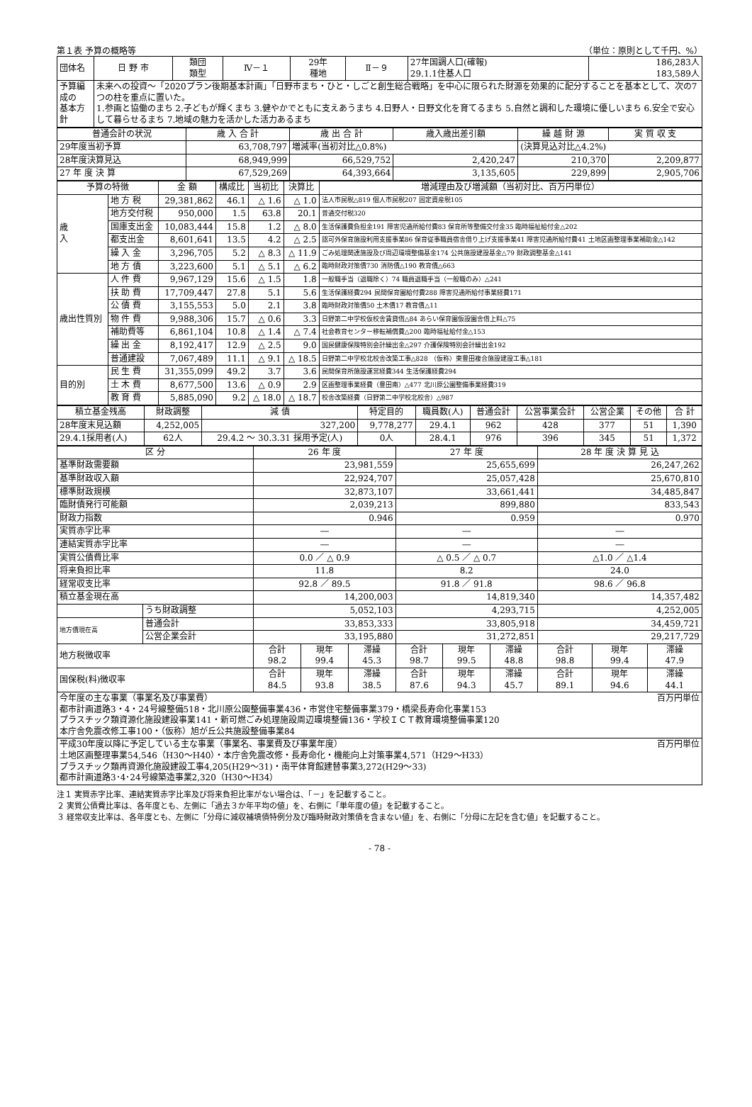第１表 予算の概略等 （単位：原則として千円、%）
| 団体名 | 日 野 市 | 類団 類型 | Ⅳ－１ | 29年 種地 | Ⅱ－９ | 27年国調人口(確報) 29.1.1住基人口 | 186,283人 183,589人 |
| 予算編成の 基本方針 | 未来への投資～「2020プラン後期基本計画」「日野市まち・ひと・しごと創生総合戦略」を中心に限られた財源を効果的に配分することを基本として、次の7つの柱を重点に置いた。 1.参画と協働のまち 2.子どもが輝くまち 3.健やかでともに支えあうまち 4.日野人・日野文化を育てるまち 5.自然と調和した環境に優しいまち 6.安全で安心して暮らせるまち 7.地域の魅力を活かした活力あるまち | | | | | | |
| 普通会計の状況 | 歳 入 合 計 | 歳 出 合 計 | 歳入歳出差引額 | 繰 越 財 源 | 実 質 収 支 |
| --- | --- | --- | --- | --- | --- |
| 29年度当初予算 | 63,708,797 | 増減率(当初対比△0.8%) | | (決算見込対比△4.2%) | |
| 28年度決算見込 | 68,949,999 | 66,529,752 | 2,420,247 | 210,370 | 2,209,877 |
| 27 年 度 決 算 | 67,529,269 | 64,393,664 | 3,135,605 | 229,899 | 2,905,706 |
| 予算の特徴 | | 金 額 | 構成比 | 当初比 | 決算比 | 増減理由及び増減額（当初対比、百万円単位） |
| --- | --- | --- | --- | --- | --- | --- |
| 歳 入 | 地 方 税 | 29,381,862 | 46.1 | △ 1.6 | △ 1.0 | 法人市民税△819 個人市民税207 固定資産税105 |
| | 地方交付税 | 950,000 | 1.5 | 63.8 | 20.1 | 普通交付税320 |
| | 国庫支出金 | 10,083,444 | 15.8 | 1.2 | △ 8.0 | 生活保護費負担金191 障害児通所給付費83 保育所等整備交付金35 臨時福祉給付金△202 |
| | 都支出金 | 8,601,641 | 13.5 | 4.2 | △ 2.5 | 認可外保育施設利用支援事業86 保育従事職員宿舎借り上げ支援事業41 障害児通所給付費41 土地区画整理事業補助金△142 |
| | 繰 入 金 | 3,296,705 | 5.2 | △ 8.3 | △ 11.9 | ごみ処理関連施設及び周辺環境整備基金174 公共施設建設基金△79 財政調整基金△141 |
| | 地 方 債 | 3,223,600 | 5.1 | △ 5.1 | △ 6.2 | 臨時財政対策債730 消防債△190 教育債△663 |
| 歳出性質別 | 人 件 費 | 9,967,129 | 15.6 | △ 1.5 | 1.8 | 一般職手当（退職除く）74 職員退職手当（一般職のみ）△241 |
| | 扶 助 費 | 17,709,447 | 27.8 | 5.1 | 5.6 | 生活保護経費294 民間保育園給付費288 障害児通所給付事業経費171 |
| | 公 債 費 | 3,155,553 | 5.0 | 2.1 | 3.8 | 臨時財政対策債50 土木債17 教育債△11 |
| | 物 件 費 | 9,988,306 | 15.7 | △ 0.6 | 3.3 | 日野第二中学校仮校舎賃貸借△84 あらい保育園仮設園舎借上料△75 |
| | 補助費等 | 6,861,104 | 10.8 | △ 1.4 | △ 7.4 | 社会教育センター移転補償費△200 臨時福祉給付金△153 |
| | 繰 出 金 | 8,192,417 | 12.9 | △ 2.5 | 9.0 | 国民健康保険特別会計繰出金△297 介護保険特別会計繰出金192 |
| | 普通建設 | 7,067,489 | 11.1 | △ 9.1 | △ 18.5 | 日野第二中学校北校舎改築工事△828 （仮称）東豊田複合施設建設工事△181 |
| 目的別 | 民 生 費 | 31,355,099 | 49.2 | 3.7 | 3.6 | 民間保育所施設運営経費344 生活保護経費294 |
| | 土 木 費 | 8,677,500 | 13.6 | △ 0.9 | 2.9 | 区画整理事業経費（豊田南）△477 北川原公園整備事業経費319 |
| | 教 育 費 | 5,885,090 | 9.2 | △ 18.0 | △ 18.7 | 校舎改築経費（日野第二中学校北校舎）△987 |
| 積立基金残高 | 財政調整 | 減 債 | 特定目的 | 職員数(人) | 普通会計 | 公営事業会計 | 公営企業 | その他 | 合 計 |
| --- | --- | --- | --- | --- | --- | --- | --- | --- | --- |
| 28年度末見込額 | 4,252,005 | 327,200 | 9,778,277 | 29.4.1 | 962 | 428 | 377 | 51 | 1,390 |
| 29.4.1採用者(人) | 62人 | 29.4.2 ～ 30.3.31 採用予定(人) | 0人 | 28.4.1 | 976 | 396 | 345 | 51 | 1,372 |
| 区 分 | | 26 年 度 | | | 27 年 度 | | | 28 年 度 決 算 見 込 | | |
| --- | --- | --- | --- | --- | --- | --- | --- | --- | --- | --- |
| 基準財政需要額 | | 23,981,559 | | | 25,655,699 | | | 26,247,262 | | |
| 基準財政収入額 | | 22,924,707 | | | 25,057,428 | | | 25,670,810 | | |
| 標準財政規模 | | 32,873,107 | | | 33,661,441 | | | 34,485,847 | | |
| 臨財債発行可能額 | | 2,039,213 | | | 899,880 | | | 833,543 | | |
| 財政力指数 | | 0.946 | | | 0.959 | | | 0.970 | | |
| 実質赤字比率 | | ― | | | ― | | | ― | | |
| 連結実質赤字比率 | | ― | | | ― | | | ― | | |
| 実質公債費比率 | | 0.0 ／ △ 0.9 | | | △ 0.5 ／ △ 0.7 | | | △1.0 ／ △1.4 | | |
| 将来負担比率 | | 11.8 | | | 8.2 | | | 24.0 | | |
| 経常収支比率 | | 92.8 ／ 89.5 | | | 91.8 ／ 91.8 | | | 98.6 ／ 96.8 | | |
| 積立基金現在高 | | 14,200,003 | | | 14,819,340 | | | 14,357,482 | | |
| | うち財政調整 | 5,052,103 | | | 4,293,715 | | | 4,252,005 | | |
| 地方債現在高 | 普通会計 | 33,853,333 | | | 33,805,918 | | | 34,459,721 | | |
| | 公営企業会計 | 33,195,880 | | | 31,272,851 | | | 29,217,729 | | |
| 地方税徴収率 | | 合計 98.2 | 現年 99.4 | 滞繰 45.3 | 合計 98.7 | 現年 99.5 | 滞繰 48.8 | 合計 98.8 | 現年 99.4 | 滞繰 47.9 |
| 国保税(料)徴収率 | | 合計 84.5 | 現年 93.8 | 滞繰 38.5 | 合計 87.6 | 現年 94.3 | 滞繰 45.7 | 合計 89.1 | 現年 94.6 | 滞繰 44.1 |
| 今年度の主な事業（事業名及び事業費） 百万円単位 都市計画道路3・4・24号線整備518・北川原公園整備事業436・市営住宅整備事業379・橋梁長寿命化事業153 プラスチック類資源化施設建設事業141・新可燃ごみ処理施設周辺環境整備136・学校ＩＣＴ教育環境整備事業120 本庁舎免震改修工事100・（仮称）旭が丘公共施設整備事業84 | | | | | | | | | | |
| 平成30年度以降に予定している主な事業（事業名、事業費及び事業年度） 百万円単位 土地区画整理事業54,546（H30～H40）・本庁舎免震改修・長寿命化・機能向上対策事業4,571（H29～H33） プラスチック類再資源化施設建設工事4,205(H29～31)・南平体育館建替事業3,272(H29～33) 都市計画道路3･4･24号線築造事業2,320（H30～H34） | | | | | | | | | | |
注１ 実質赤字比率、連結実質赤字比率及び将来負担比率がない場合は、「－」を記載すること。
２ 実質公債費比率は、各年度とも、左側に「過去３か年平均の値」を、右側に「単年度の値」を記載すること。
３ 経常収支比率は、各年度とも、左側に「分母に減収補填債特例分及び臨時財政対策債を含まない値」を、右側に「分母に左記を含む値」を記載すること。
- 78 -